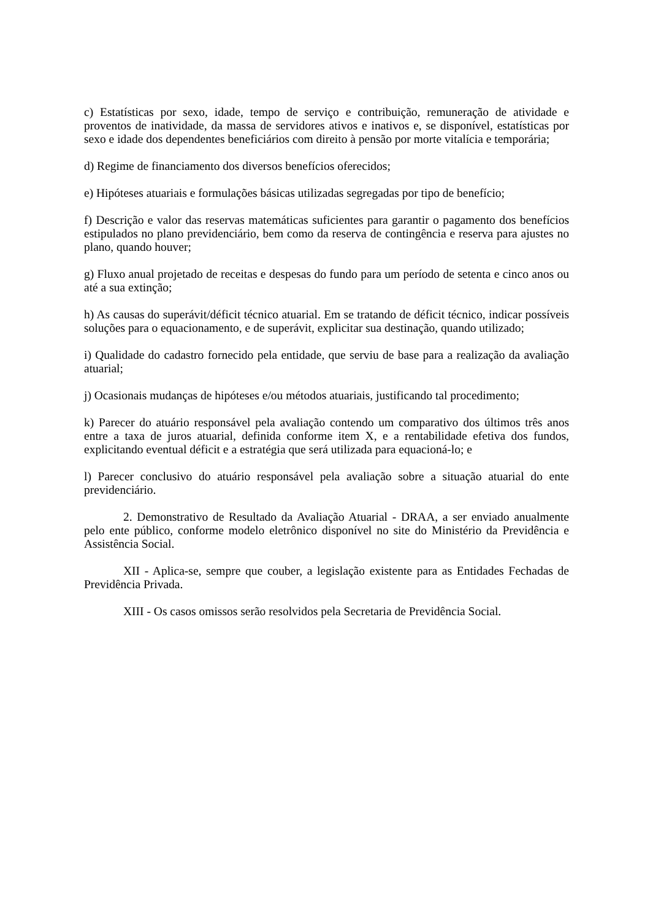c) Estatísticas por sexo, idade, tempo de serviço e contribuição, remuneração de atividade e proventos de inatividade, da massa de servidores ativos e inativos e, se disponível, estatísticas por sexo e idade dos dependentes beneficiários com direito à pensão por morte vitalícia e temporária;
d) Regime de financiamento dos diversos benefícios oferecidos;
e) Hipóteses atuariais e formulações básicas utilizadas segregadas por tipo de benefício;
f) Descrição e valor das reservas matemáticas suficientes para garantir o pagamento dos benefícios estipulados no plano previdenciário, bem como da reserva de contingência e reserva para ajustes no plano, quando houver;
g) Fluxo anual projetado de receitas e despesas do fundo para um período de setenta e cinco anos ou até a sua extinção;
h) As causas do superávit/déficit técnico atuarial. Em se tratando de déficit técnico, indicar possíveis soluções para o equacionamento, e de superávit, explicitar sua destinação, quando utilizado;
i) Qualidade do cadastro fornecido pela entidade, que serviu de base para a realização da avaliação atuarial;
j) Ocasionais mudanças de hipóteses e/ou métodos atuariais, justificando tal procedimento;
k) Parecer do atuário responsável pela avaliação contendo um comparativo dos últimos três anos entre a taxa de juros atuarial, definida conforme item X, e a rentabilidade efetiva dos fundos, explicitando eventual déficit e a estratégia que será utilizada para equacioná-lo; e
l) Parecer conclusivo do atuário responsável pela avaliação sobre a situação atuarial do ente previdenciário.
2. Demonstrativo de Resultado da Avaliação Atuarial - DRAA, a ser enviado anualmente pelo ente público, conforme modelo eletrônico disponível no site do Ministério da Previdência e Assistência Social.
XII - Aplica-se, sempre que couber, a legislação existente para as Entidades Fechadas de Previdência Privada.
XIII - Os casos omissos serão resolvidos pela Secretaria de Previdência Social.